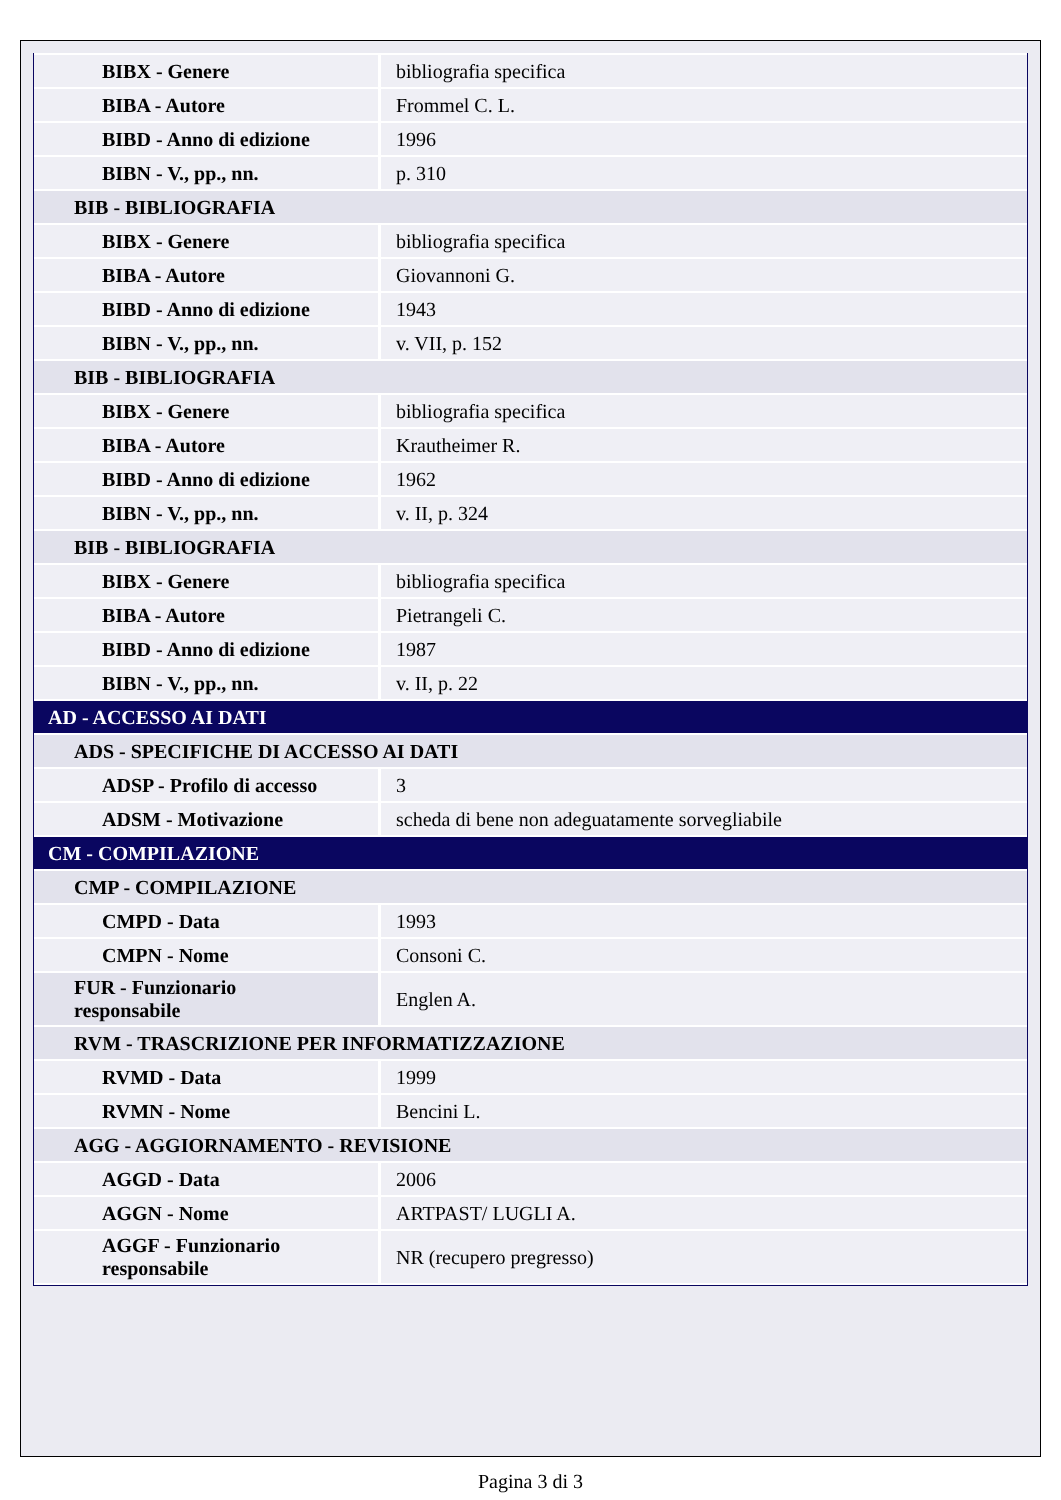| BIBX - Genere | bibliografia specifica |
| BIBA - Autore | Frommel C. L. |
| BIBD - Anno di edizione | 1996 |
| BIBN - V., pp., nn. | p. 310 |
| BIB - BIBLIOGRAFIA | |
| BIBX - Genere | bibliografia specifica |
| BIBA - Autore | Giovannoni G. |
| BIBD - Anno di edizione | 1943 |
| BIBN - V., pp., nn. | v. VII, p. 152 |
| BIB - BIBLIOGRAFIA | |
| BIBX - Genere | bibliografia specifica |
| BIBA - Autore | Krautheimer R. |
| BIBD - Anno di edizione | 1962 |
| BIBN - V., pp., nn. | v. II, p. 324 |
| BIB - BIBLIOGRAFIA | |
| BIBX - Genere | bibliografia specifica |
| BIBA - Autore | Pietrangeli C. |
| BIBD - Anno di edizione | 1987 |
| BIBN - V., pp., nn. | v. II, p. 22 |
| AD - ACCESSO AI DATI | |
| ADS - SPECIFICHE DI ACCESSO AI DATI | |
| ADSP - Profilo di accesso | 3 |
| ADSM - Motivazione | scheda di bene non adeguatamente sorvegliabile |
| CM - COMPILAZIONE | |
| CMP - COMPILAZIONE | |
| CMPD - Data | 1993 |
| CMPN - Nome | Consoni C. |
| FUR - Funzionario responsabile | Englen A. |
| RVM - TRASCRIZIONE PER INFORMATIZZAZIONE | |
| RVMD - Data | 1999 |
| RVMN - Nome | Bencini L. |
| AGG - AGGIORNAMENTO - REVISIONE | |
| AGGD - Data | 2006 |
| AGGN - Nome | ARTPAST/ LUGLI A. |
| AGGF - Funzionario responsabile | NR (recupero pregresso) |
Pagina 3 di 3